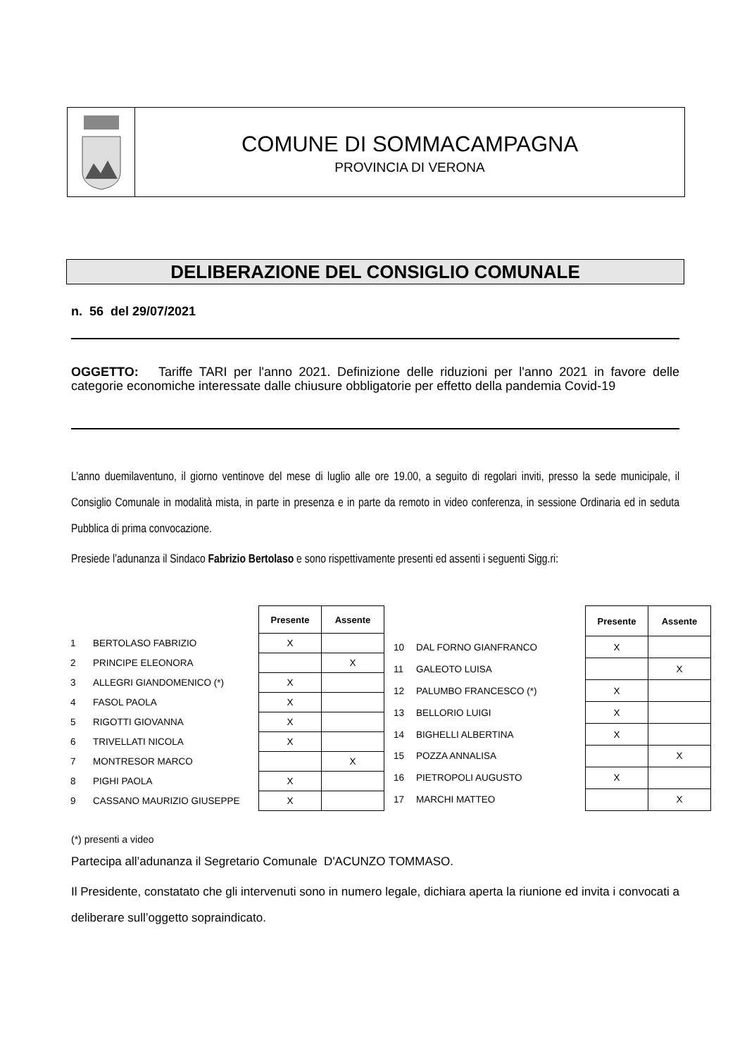COMUNE DI SOMMACAMPAGNA
PROVINCIA DI VERONA
DELIBERAZIONE DEL CONSIGLIO COMUNALE
n. 56 del 29/07/2021
OGGETTO: Tariffe TARI per l'anno 2021. Definizione delle riduzioni per l'anno 2021 in favore delle categorie economiche interessate dalle chiusure obbligatorie per effetto della pandemia Covid-19
L’anno duemilaventuno, il giorno ventinove del mese di luglio alle ore 19.00, a seguito di regolari inviti, presso la sede municipale, il Consiglio Comunale in modalità mista, in parte in presenza e in parte da remoto in video conferenza, in sessione Ordinaria ed in seduta Pubblica di prima convocazione.
Presiede l’adunanza il Sindaco Fabrizio Bertolaso e sono rispettivamente presenti ed assenti i seguenti Sigg.ri:
| | | Presente | Assente |
| 1 | BERTOLASO FABRIZIO | X | |
| 2 | PRINCIPE ELEONORA | | X |
| 3 | ALLEGRI GIANDOMENICO (*) | X | |
| 4 | FASOL PAOLA | X | |
| 5 | RIGOTTI GIOVANNA | X | |
| 6 | TRIVELLATI NICOLA | X | |
| 7 | MONTRESOR MARCO | | X |
| 8 | PIGHI PAOLA | X | |
| 9 | CASSANO MAURIZIO GIUSEPPE | X | |
| | | Presente | Assente |
| 10 | DAL FORNO GIANFRANCO | X | |
| 11 | GALEOTO LUISA | | X |
| 12 | PALUMBO FRANCESCO (*) | X | |
| 13 | BELLORIO LUIGI | X | |
| 14 | BIGHELLI ALBERTINA | X | |
| 15 | POZZA ANNALISA | | X |
| 16 | PIETROPOLI AUGUSTO | X | |
| 17 | MARCHI MATTEO | | X |
(*) presenti a video
Partecipa all’adunanza il Segretario Comunale D'ACUNZO TOMMASO.
Il Presidente, constatato che gli intervenuti sono in numero legale, dichiara aperta la riunione ed invita i convocati a deliberare sull’oggetto sopraindicato.